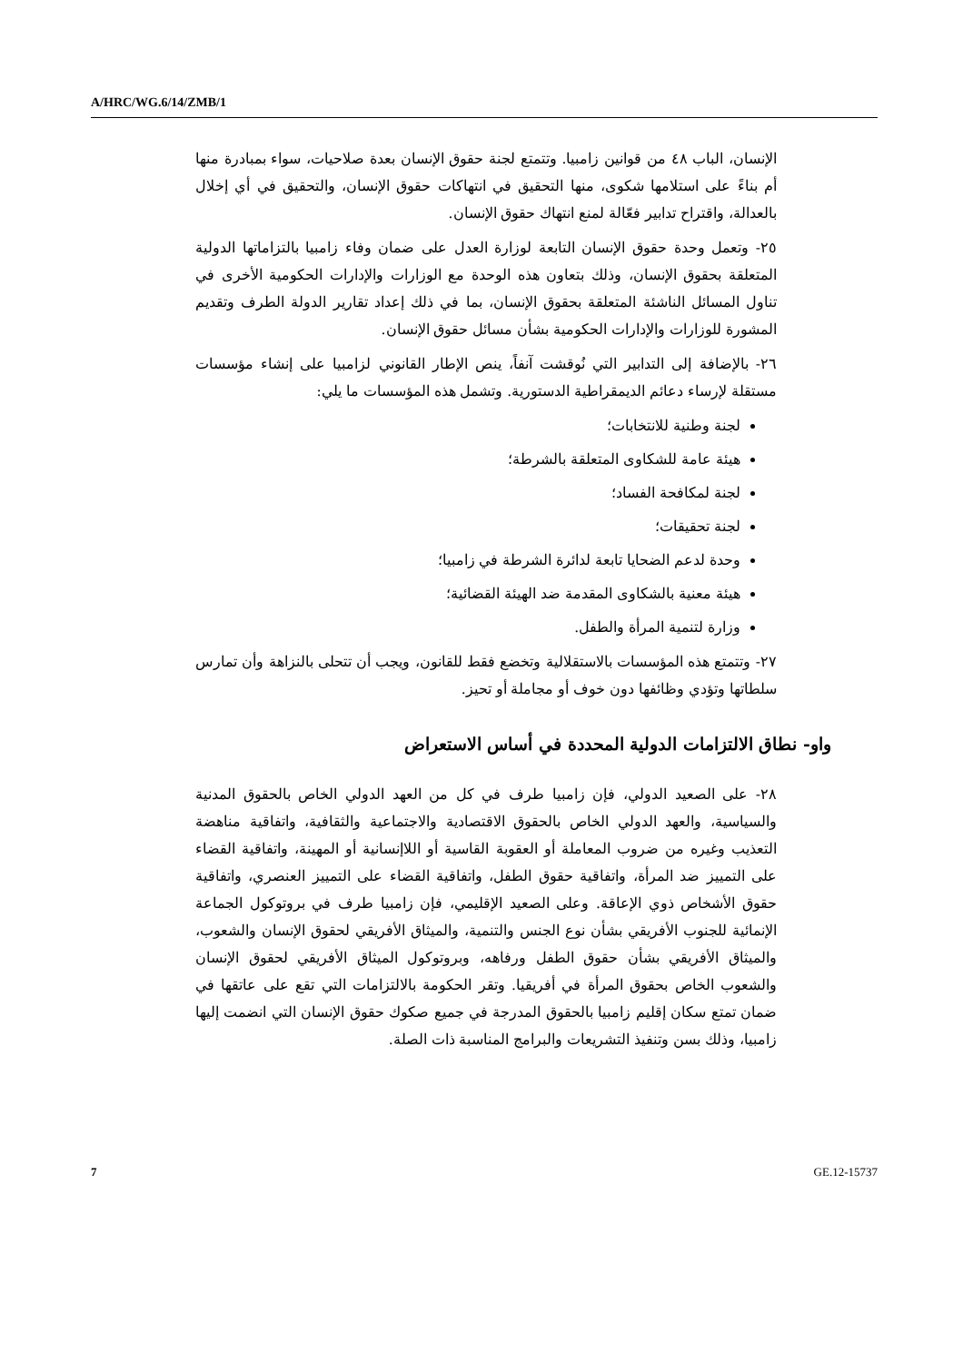A/HRC/WG.6/14/ZMB/1
الإنسان، الباب ٤٨ من قوانين زامبيا. وتتمتع لجنة حقوق الإنسان بعدة صلاحيات، سواء بمبادرة منها أم بناءً على استلامها شكوى، منها التحقيق في انتهاكات حقوق الإنسان، والتحقيق في أي إخلال بالعدالة، واقتراح تدابير فعّالة لمنع انتهاك حقوق الإنسان.
٢٥- وتعمل وحدة حقوق الإنسان التابعة لوزارة العدل على ضمان وفاء زامبيا بالتزاماتها الدولية المتعلقة بحقوق الإنسان، وذلك بتعاون هذه الوحدة مع الوزارات والإدارات الحكومية الأخرى في تناول المسائل الناشئة المتعلقة بحقوق الإنسان، بما في ذلك إعداد تقارير الدولة الطرف وتقديم المشورة للوزارات والإدارات الحكومية بشأن مسائل حقوق الإنسان.
٢٦- بالإضافة إلى التدابير التي نُوقشت آنفاً، ينص الإطار القانوني لزامبيا على إنشاء مؤسسات مستقلة لإرساء دعائم الديمقراطية الدستورية. وتشمل هذه المؤسسات ما يلي:
لجنة وطنية للانتخابات؛
هيئة عامة للشكاوى المتعلقة بالشرطة؛
لجنة لمكافحة الفساد؛
لجنة تحقيقات؛
وحدة لدعم الضحايا تابعة لدائرة الشرطة في زامبيا؛
هيئة معنية بالشكاوى المقدمة ضد الهيئة القضائية؛
وزارة لتنمية المرأة والطفل.
٢٧- وتتمتع هذه المؤسسات بالاستقلالية وتخضع فقط للقانون، ويجب أن تتحلى بالنزاهة وأن تمارس سلطاتها وتؤدي وظائفها دون خوف أو مجاملة أو تحيز.
واو- نطاق الالتزامات الدولية المحددة في أساس الاستعراض
٢٨- على الصعيد الدولي، فإن زامبيا طرف في كل من العهد الدولي الخاص بالحقوق المدنية والسياسية، والعهد الدولي الخاص بالحقوق الاقتصادية والاجتماعية والثقافية، واتفاقية مناهضة التعذيب وغيره من ضروب المعاملة أو العقوبة القاسية أو اللاإنسانية أو المهينة، واتفاقية القضاء على التمييز ضد المرأة، واتفاقية حقوق الطفل، واتفاقية القضاء على التمييز العنصري، واتفاقية حقوق الأشخاص ذوي الإعاقة. وعلى الصعيد الإقليمي، فإن زامبيا طرف في بروتوكول الجماعة الإنمائية للجنوب الأفريقي بشأن نوع الجنس والتنمية، والميثاق الأفريقي لحقوق الإنسان والشعوب، والميثاق الأفريقي بشأن حقوق الطفل ورفاهه، وبروتوكول الميثاق الأفريقي لحقوق الإنسان والشعوب الخاص بحقوق المرأة في أفريقيا. وتقر الحكومة بالالتزامات التي تقع على عاتقها في ضمان تمتع سكان إقليم زامبيا بالحقوق المدرجة في جميع صكوك حقوق الإنسان التي انضمت إليها زامبيا، وذلك بسن وتنفيذ التشريعات والبرامج المناسبة ذات الصلة.
7 GE.12-15737